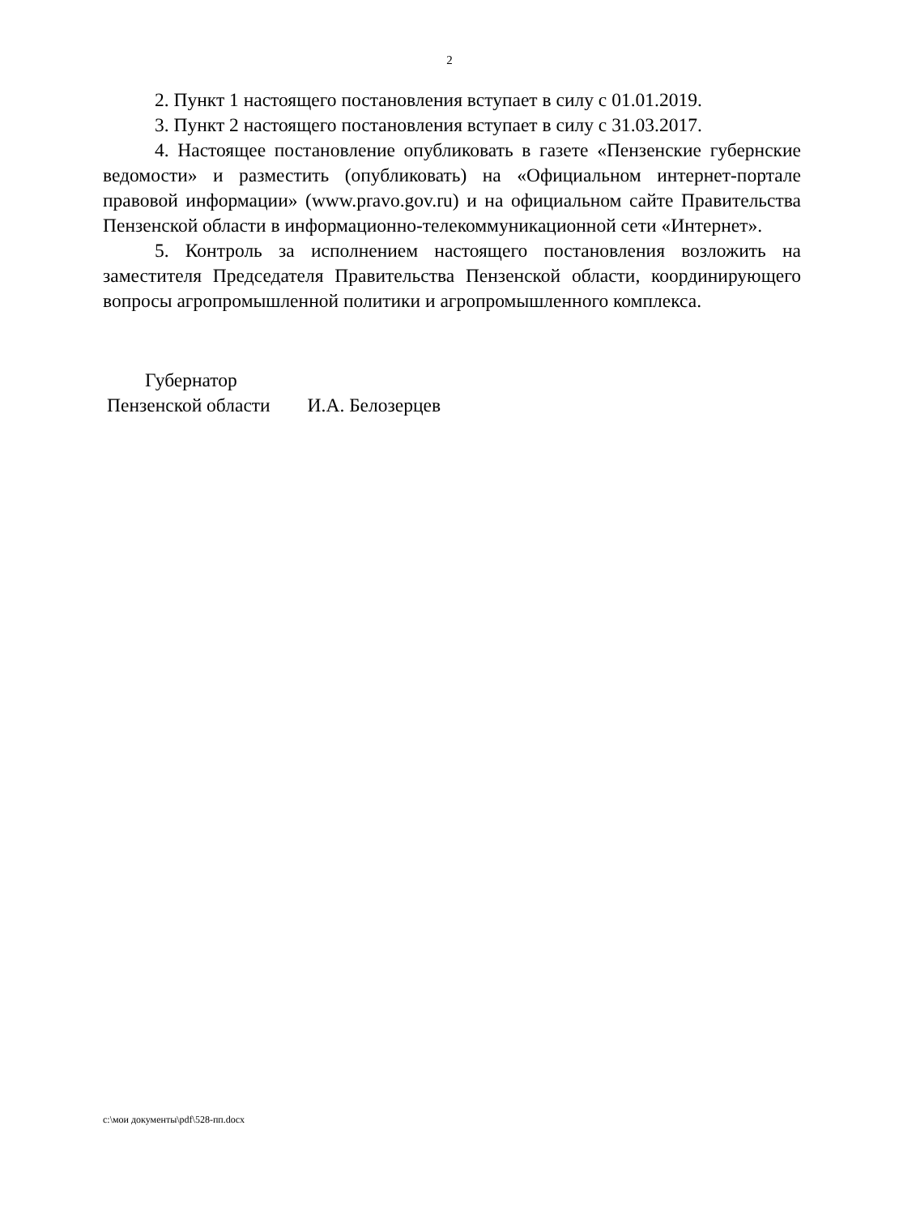2
2. Пункт 1 настоящего постановления вступает в силу с 01.01.2019.
3. Пункт 2 настоящего постановления вступает в силу с 31.03.2017.
4. Настоящее постановление опубликовать в газете «Пензенские губернские ведомости» и разместить (опубликовать) на «Официальном интернет-портале правовой информации» (www.pravo.gov.ru) и на официальном сайте Правительства Пензенской области в информационно-телекоммуникационной сети «Интернет».
5. Контроль за исполнением настоящего постановления возложить на заместителя Председателя Правительства Пензенской области, координирующего вопросы агропромышленной политики и агропромышленного комплекса.
Губернатор
Пензенской области И.А. Белозерцев
c:\мои документы\pdf\528-пп.docx